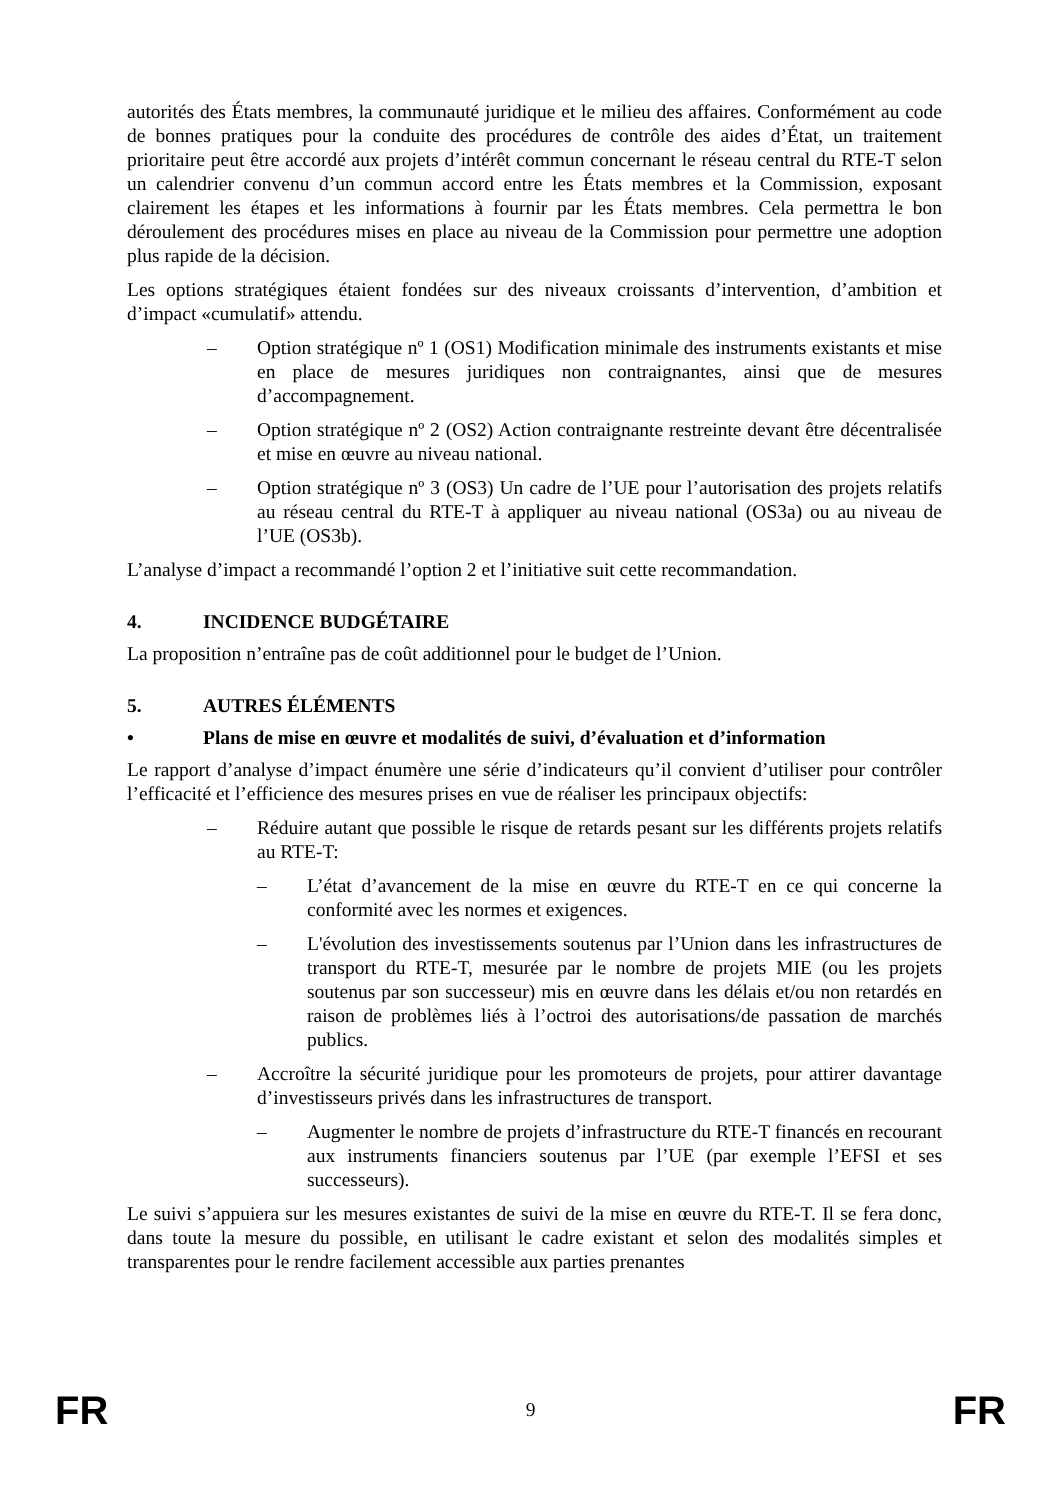autorités des États membres, la communauté juridique et le milieu des affaires. Conformément au code de bonnes pratiques pour la conduite des procédures de contrôle des aides d’État, un traitement prioritaire peut être accordé aux projets d’intérêt commun concernant le réseau central du RTE-T selon un calendrier convenu d’un commun accord entre les États membres et la Commission, exposant clairement les étapes et les informations à fournir par les États membres. Cela permettra le bon déroulement des procédures mises en place au niveau de la Commission pour permettre une adoption plus rapide de la décision.
Les options stratégiques étaient fondées sur des niveaux croissants d’intervention, d’ambition et d’impact «cumulatif» attendu.
– Option stratégique nº 1 (OS1) Modification minimale des instruments existants et mise en place de mesures juridiques non contraignantes, ainsi que de mesures d’accompagnement.
– Option stratégique nº 2 (OS2) Action contraignante restreinte devant être décentralisée et mise en œuvre au niveau national.
– Option stratégique nº 3 (OS3) Un cadre de l’UE pour l’autorisation des projets relatifs au réseau central du RTE-T à appliquer au niveau national (OS3a) ou au niveau de l’UE (OS3b).
L’analyse d’impact a recommandé l’option 2 et l’initiative suit cette recommandation.
4. INCIDENCE BUDGÉTAIRE
La proposition n’entraîne pas de coût additionnel pour le budget de l’Union.
5. AUTRES ÉLÉMENTS
• Plans de mise en œuvre et modalités de suivi, d’évaluation et d’information
Le rapport d’analyse d’impact énumère une série d’indicateurs qu’il convient d’utiliser pour contrôler l’efficacité et l’efficience des mesures prises en vue de réaliser les principaux objectifs:
– Réduire autant que possible le risque de retards pesant sur les différents projets relatifs au RTE-T:
– L’état d’avancement de la mise en œuvre du RTE-T en ce qui concerne la conformité avec les normes et exigences.
– L'évolution des investissements soutenus par l’Union dans les infrastructures de transport du RTE-T, mesurée par le nombre de projets MIE (ou les projets soutenus par son successeur) mis en œuvre dans les délais et/ou non retardés en raison de problèmes liés à l’octroi des autorisations/de passation de marchés publics.
– Accroître la sécurité juridique pour les promoteurs de projets, pour attirer davantage d’investisseurs privés dans les infrastructures de transport.
– Augmenter le nombre de projets d’infrastructure du RTE-T financés en recourant aux instruments financiers soutenus par l’UE (par exemple l’EFSI et ses successeurs).
Le suivi s’appuiera sur les mesures existantes de suivi de la mise en œuvre du RTE-T. Il se fera donc, dans toute la mesure du possible, en utilisant le cadre existant et selon des modalités simples et transparentes pour le rendre facilement accessible aux parties prenantes
FR 9 FR